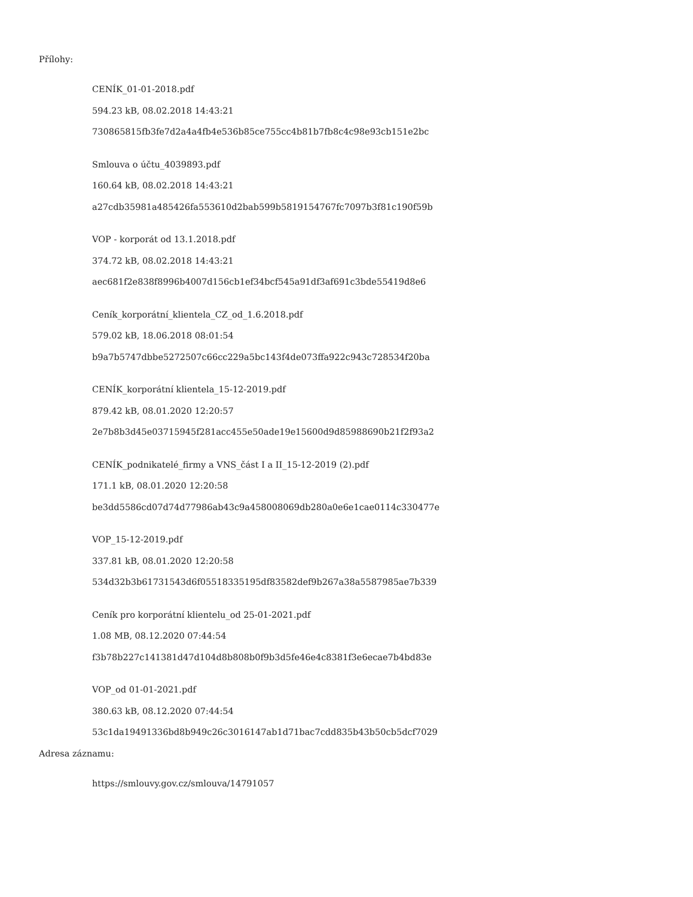Přílohy:
CENÍK_01-01-2018.pdf
594.23 kB, 08.02.2018 14:43:21
730865815fb3fe7d2a4a4fb4e536b85ce755cc4b81b7fb8c4c98e93cb151e2bc
Smlouva o účtu_4039893.pdf
160.64 kB, 08.02.2018 14:43:21
a27cdb35981a485426fa553610d2bab599b5819154767fc7097b3f81c190f59b
VOP - korporát od 13.1.2018.pdf
374.72 kB, 08.02.2018 14:43:21
aec681f2e838f8996b4007d156cb1ef34bcf545a91df3af691c3bde55419d8e6
Ceník_korporátní_klientela_CZ_od_1.6.2018.pdf
579.02 kB, 18.06.2018 08:01:54
b9a7b5747dbbe5272507c66cc229a5bc143f4de073ffa922c943c728534f20ba
CENÍK_korporátní klientela_15-12-2019.pdf
879.42 kB, 08.01.2020 12:20:57
2e7b8b3d45e03715945f281acc455e50ade19e15600d9d85988690b21f2f93a2
CENÍK_podnikatelé_firmy a VNS_část I a II_15-12-2019 (2).pdf
171.1 kB, 08.01.2020 12:20:58
be3dd5586cd07d74d77986ab43c9a458008069db280a0e6e1cae0114c330477e
VOP_15-12-2019.pdf
337.81 kB, 08.01.2020 12:20:58
534d32b3b61731543d6f05518335195df83582def9b267a38a5587985ae7b339
Ceník pro korporátní klientelu_od 25-01-2021.pdf
1.08 MB, 08.12.2020 07:44:54
f3b78b227c141381d47d104d8b808b0f9b3d5fe46e4c8381f3e6ecae7b4bd83e
VOP_od 01-01-2021.pdf
380.63 kB, 08.12.2020 07:44:54
53c1da19491336bd8b949c26c3016147ab1d71bac7cdd835b43b50cb5dcf7029
Adresa záznamu:
https://smlouvy.gov.cz/smlouva/14791057